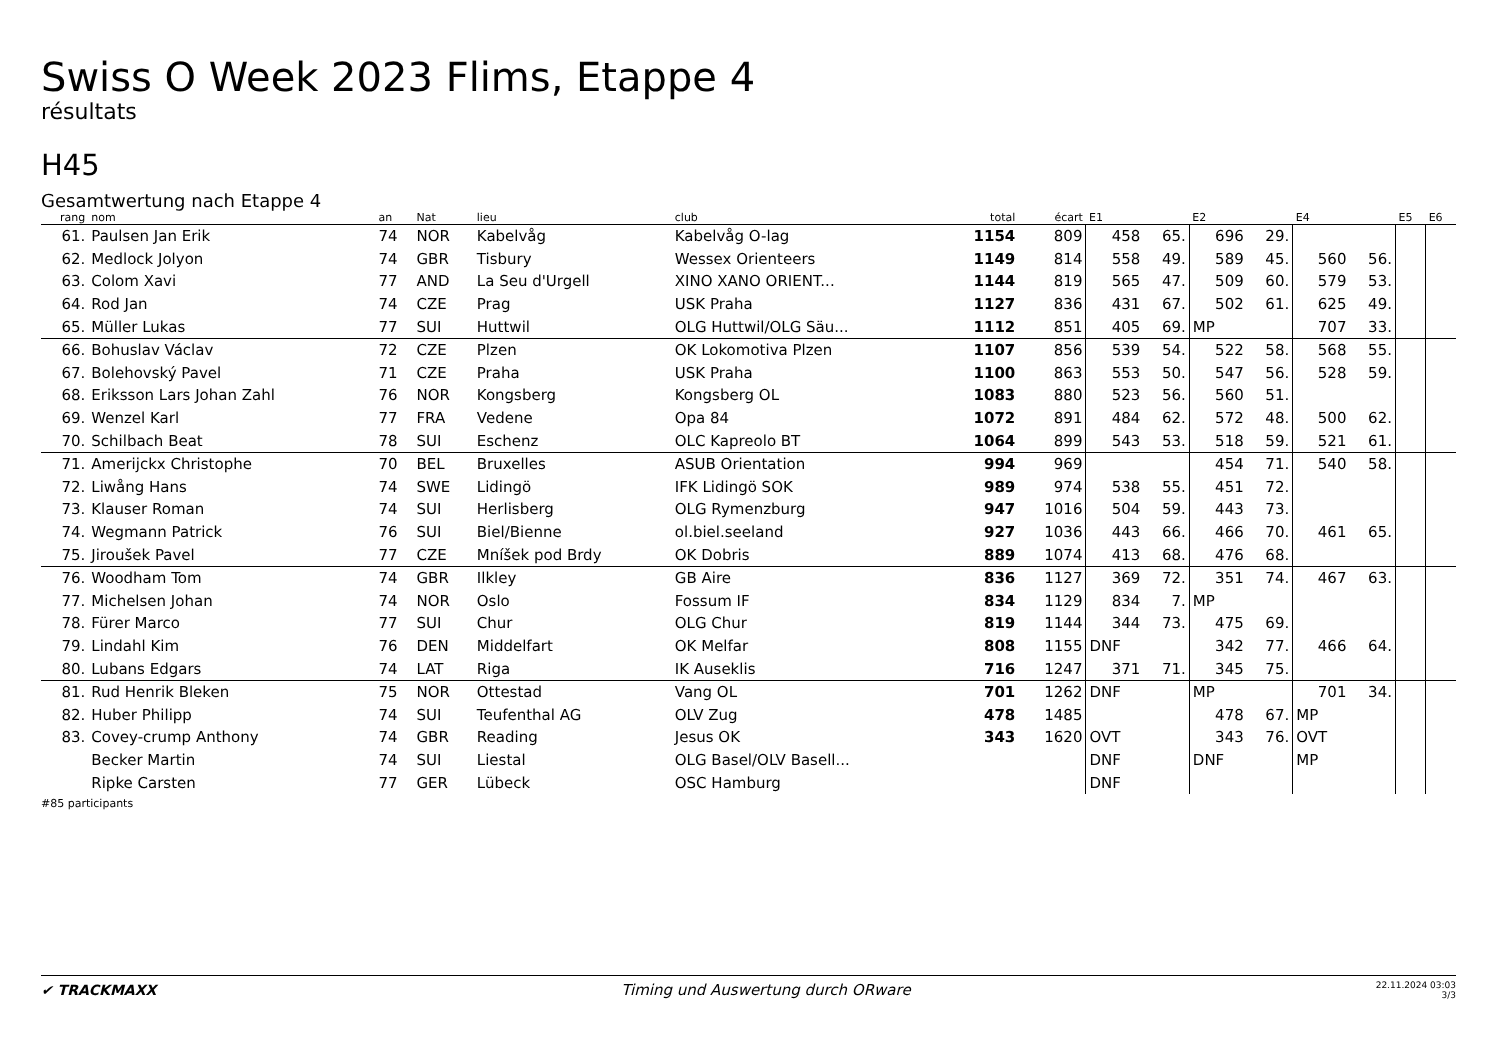Swiss O Week 2023 Flims, Etappe 4
résultats
H45
Gesamtwertung nach Etappe 4
| rang | nom | an | Nat | lieu | club | total | écart | E1 | | E2 | | E4 | | E5 | E6 |
| --- | --- | --- | --- | --- | --- | --- | --- | --- | --- | --- | --- | --- | --- | --- | --- |
| 61. | Paulsen Jan Erik | 74 | NOR | Kabelvåg | Kabelvåg O-lag | 1154 | 809 | 458 | 65. | 696 | 29. | | | | |
| 62. | Medlock Jolyon | 74 | GBR | Tisbury | Wessex Orienteers | 1149 | 814 | 558 | 49. | 589 | 45. | 560 | 56. | | |
| 63. | Colom Xavi | 77 | AND | La Seu d'Urgell | XINO XANO ORIENT... | 1144 | 819 | 565 | 47. | 509 | 60. | 579 | 53. | | |
| 64. | Rod Jan | 74 | CZE | Prag | USK Praha | 1127 | 836 | 431 | 67. | 502 | 61. | 625 | 49. | | |
| 65. | Müller Lukas | 77 | SUI | Huttwil | OLG Huttwil/OLG Säu... | 1112 | 851 | 405 | 69. | MP | | 707 | 33. | | |
| 66. | Bohuslav Václav | 72 | CZE | Plzen | OK Lokomotiva Plzen | 1107 | 856 | 539 | 54. | 522 | 58. | 568 | 55. | | |
| 67. | Bolehovský Pavel | 71 | CZE | Praha | USK Praha | 1100 | 863 | 553 | 50. | 547 | 56. | 528 | 59. | | |
| 68. | Eriksson Lars Johan Zahl | 76 | NOR | Kongsberg | Kongsberg OL | 1083 | 880 | 523 | 56. | 560 | 51. | | | | |
| 69. | Wenzel Karl | 77 | FRA | Vedene | Opa 84 | 1072 | 891 | 484 | 62. | 572 | 48. | 500 | 62. | | |
| 70. | Schilbach Beat | 78 | SUI | Eschenz | OLC Kapreolo BT | 1064 | 899 | 543 | 53. | 518 | 59. | 521 | 61. | | |
| 71. | Amerijckx Christophe | 70 | BEL | Bruxelles | ASUB Orientation | 994 | 969 | | | 454 | 71. | 540 | 58. | | |
| 72. | Liwång Hans | 74 | SWE | Lidingö | IFK Lidingö SOK | 989 | 974 | 538 | 55. | 451 | 72. | | | | |
| 73. | Klauser Roman | 74 | SUI | Herlisberg | OLG Rymenzburg | 947 | 1016 | 504 | 59. | 443 | 73. | | | | |
| 74. | Wegmann Patrick | 76 | SUI | Biel/Bienne | ol.biel.seeland | 927 | 1036 | 443 | 66. | 466 | 70. | 461 | 65. | | |
| 75. | Jiroušek Pavel | 77 | CZE | Mníšek pod Brdy | OK Dobris | 889 | 1074 | 413 | 68. | 476 | 68. | | | | |
| 76. | Woodham Tom | 74 | GBR | Ilkley | GB Aire | 836 | 1127 | 369 | 72. | 351 | 74. | 467 | 63. | | |
| 77. | Michelsen Johan | 74 | NOR | Oslo | Fossum IF | 834 | 1129 | 834 | 7. | MP | | | | | |
| 78. | Fürer Marco | 77 | SUI | Chur | OLG Chur | 819 | 1144 | 344 | 73. | 475 | 69. | | | | |
| 79. | Lindahl Kim | 76 | DEN | Middelfart | OK Melfar | 808 | 1155 | DNF | | 342 | 77. | 466 | 64. | | |
| 80. | Lubans Edgars | 74 | LAT | Riga | IK Auseklis | 716 | 1247 | 371 | 71. | 345 | 75. | | | | |
| 81. | Rud Henrik Bleken | 75 | NOR | Ottestad | Vang OL | 701 | 1262 | DNF | | MP | | 701 | 34. | | |
| 82. | Huber Philipp | 74 | SUI | Teufenthal AG | OLV Zug | 478 | 1485 | | | 478 | 67. | MP | | | |
| 83. | Covey-crump Anthony | 74 | GBR | Reading | Jesus OK | 343 | 1620 | OVT | | 343 | 76. | OVT | | | |
| | Becker Martin | 74 | SUI | Liestal | OLG Basel/OLV Basell... | | | DNF | | DNF | | MP | | | |
| | Ripke Carsten | 77 | GER | Lübeck | OSC Hamburg | | | DNF | | | | | | | |
#85 participants
✔ TRACKMAXX
Timing und Auswertung durch ORware
22.11.2024 03:03
3/3